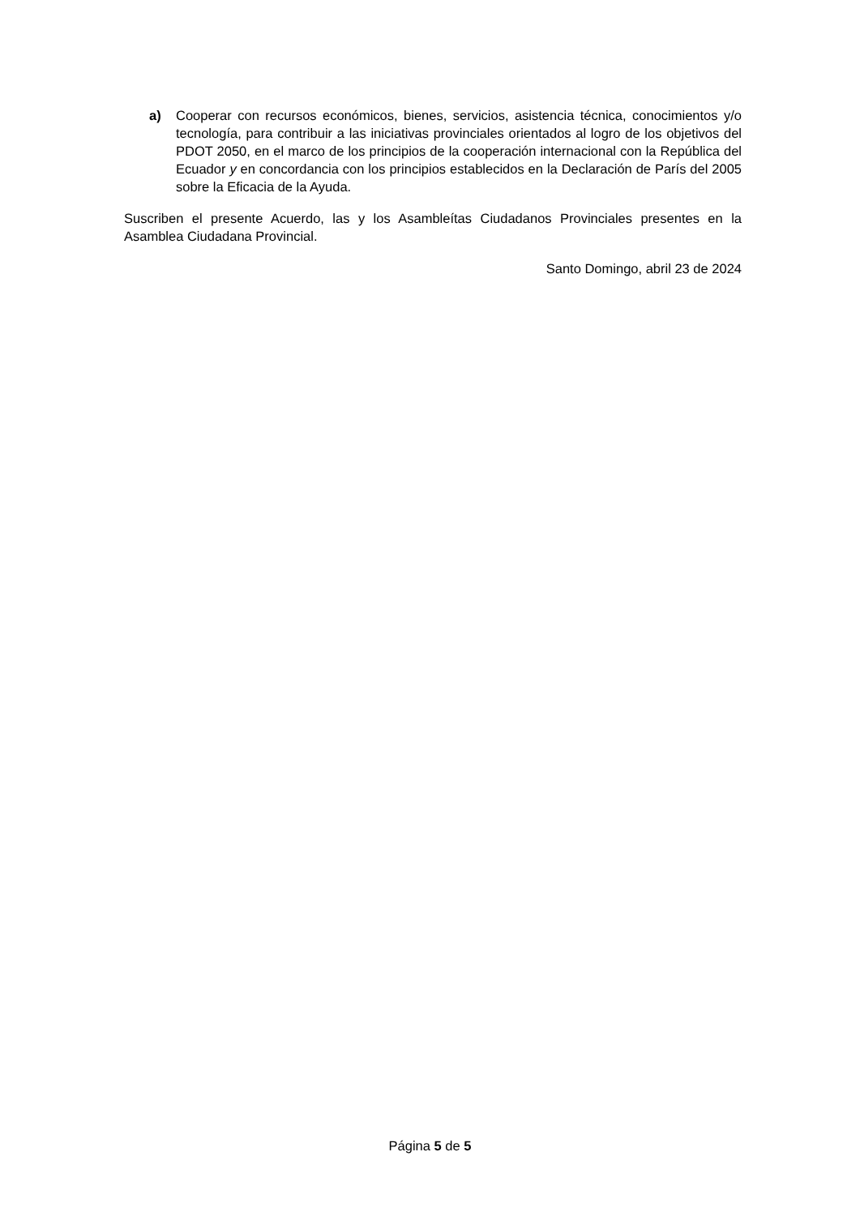a) Cooperar con recursos económicos, bienes, servicios, asistencia técnica, conocimientos y/o tecnología, para contribuir a las iniciativas provinciales orientados al logro de los objetivos del PDOT 2050, en el marco de los principios de la cooperación internacional con la República del Ecuador y en concordancia con los principios establecidos en la Declaración de París del 2005 sobre la Eficacia de la Ayuda.
Suscriben el presente Acuerdo, las y los Asambleítas Ciudadanos Provinciales presentes en la Asamblea Ciudadana Provincial.
Santo Domingo, abril 23 de 2024
Página 5 de 5